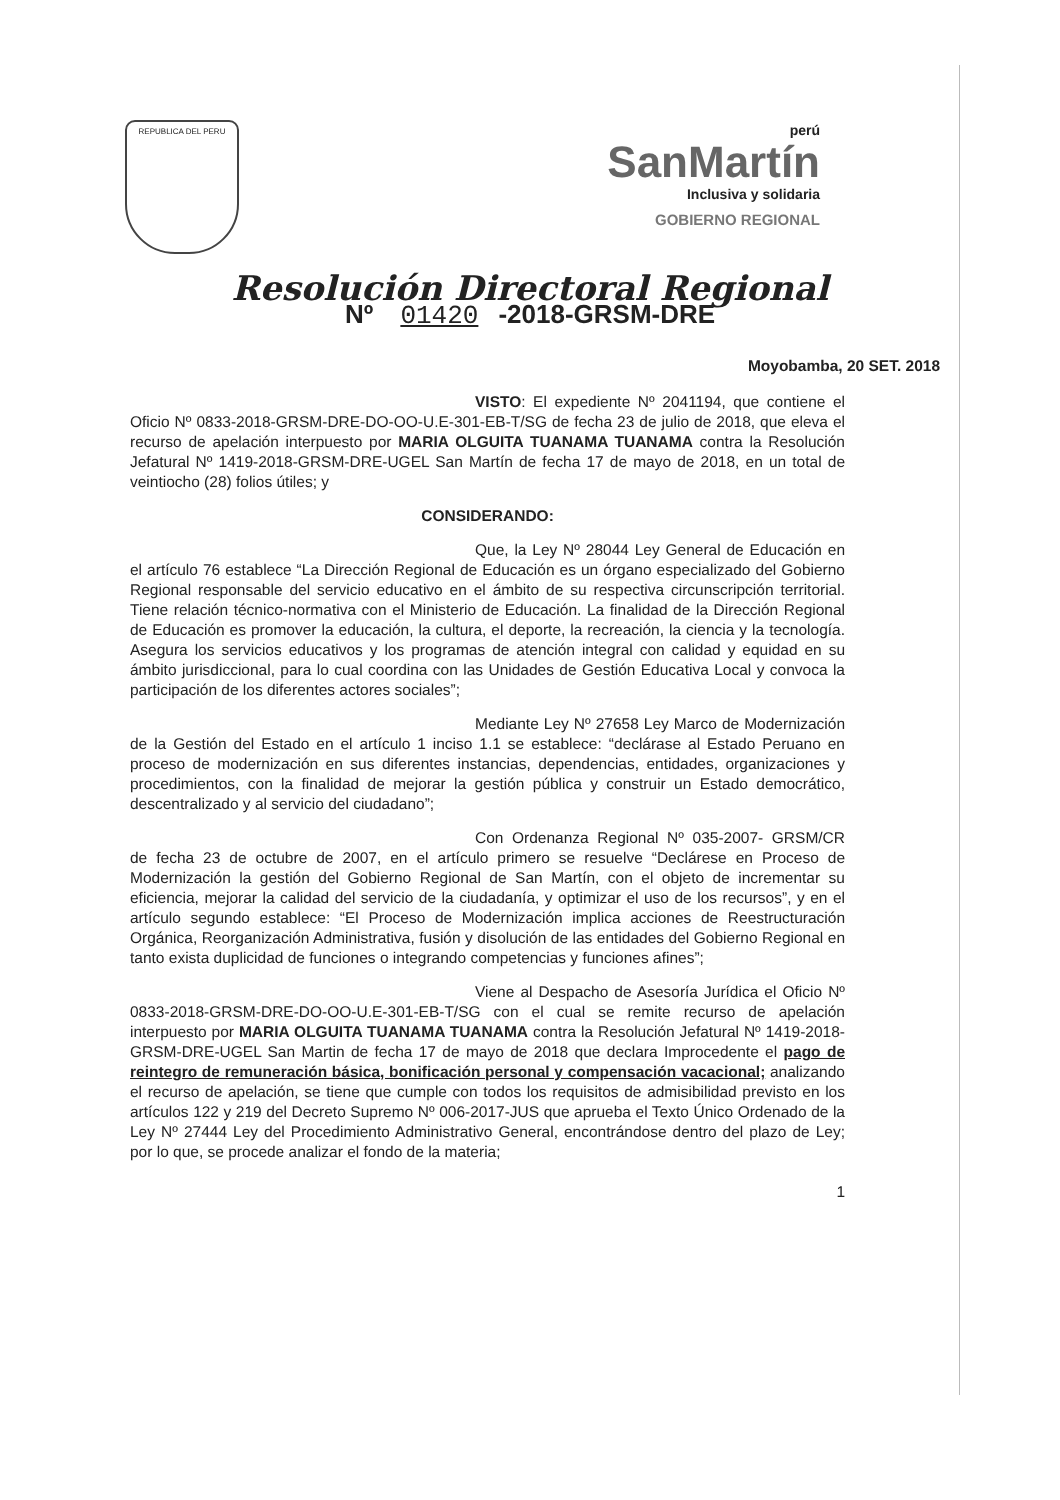REPUBLICA DEL PERU
perú
SanMartín
Inclusiva y solidaria
GOBIERNO REGIONAL
Resolución Directoral Regional
Nº 01420 -2018-GRSM-DRE
Moyobamba, 20 SET. 2018
VISTO: El expediente Nº 2041194, que contiene el Oficio Nº 0833-2018-GRSM-DRE-DO-OO-U.E-301-EB-T/SG de fecha 23 de julio de 2018, que eleva el recurso de apelación interpuesto por MARIA OLGUITA TUANAMA TUANAMA contra la Resolución Jefatural Nº 1419-2018-GRSM-DRE-UGEL San Martín de fecha 17 de mayo de 2018, en un total de veintiocho (28) folios útiles; y
CONSIDERANDO:
Que, la Ley Nº 28044 Ley General de Educación en el artículo 76 establece “La Dirección Regional de Educación es un órgano especializado del Gobierno Regional responsable del servicio educativo en el ámbito de su respectiva circunscripción territorial. Tiene relación técnico-normativa con el Ministerio de Educación. La finalidad de la Dirección Regional de Educación es promover la educación, la cultura, el deporte, la recreación, la ciencia y la tecnología. Asegura los servicios educativos y los programas de atención integral con calidad y equidad en su ámbito jurisdiccional, para lo cual coordina con las Unidades de Gestión Educativa Local y convoca la participación de los diferentes actores sociales”;
Mediante Ley Nº 27658 Ley Marco de Modernización de la Gestión del Estado en el artículo 1 inciso 1.1 se establece: “declárase al Estado Peruano en proceso de modernización en sus diferentes instancias, dependencias, entidades, organizaciones y procedimientos, con la finalidad de mejorar la gestión pública y construir un Estado democrático, descentralizado y al servicio del ciudadano”;
Con Ordenanza Regional Nº 035-2007- GRSM/CR de fecha 23 de octubre de 2007, en el artículo primero se resuelve “Declárese en Proceso de Modernización la gestión del Gobierno Regional de San Martín, con el objeto de incrementar su eficiencia, mejorar la calidad del servicio de la ciudadanía, y optimizar el uso de los recursos”, y en el artículo segundo establece: “El Proceso de Modernización implica acciones de Reestructuración Orgánica, Reorganización Administrativa, fusión y disolución de las entidades del Gobierno Regional en tanto exista duplicidad de funciones o integrando competencias y funciones afines”;
Viene al Despacho de Asesoría Jurídica el Oficio Nº 0833-2018-GRSM-DRE-DO-OO-U.E-301-EB-T/SG con el cual se remite recurso de apelación interpuesto por MARIA OLGUITA TUANAMA TUANAMA contra la Resolución Jefatural Nº 1419-2018-GRSM-DRE-UGEL San Martin de fecha 17 de mayo de 2018 que declara Improcedente el pago de reintegro de remuneración básica, bonificación personal y compensación vacacional; analizando el recurso de apelación, se tiene que cumple con todos los requisitos de admisibilidad previsto en los artículos 122 y 219 del Decreto Supremo Nº 006-2017-JUS que aprueba el Texto Único Ordenado de la Ley Nº 27444 Ley del Procedimiento Administrativo General, encontrándose dentro del plazo de Ley; por lo que, se procede analizar el fondo de la materia;
1